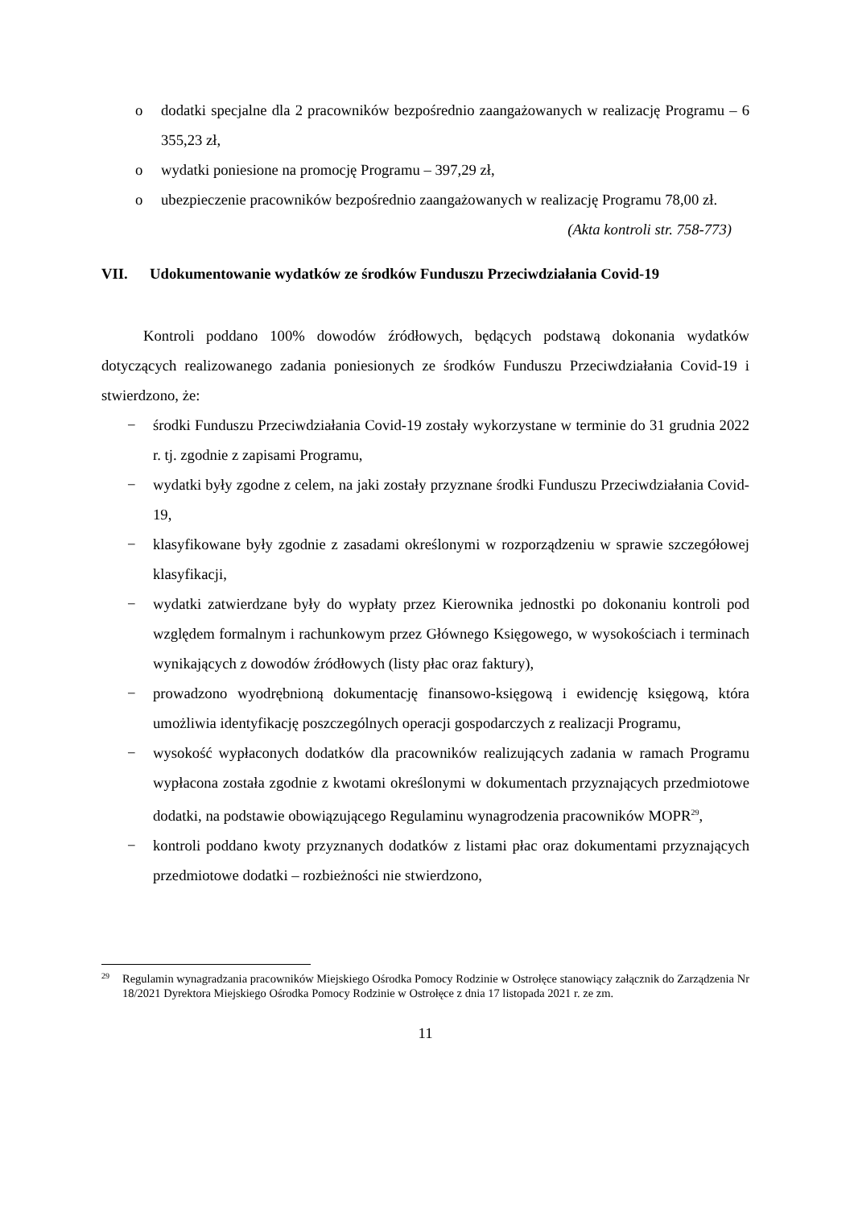o dodatki specjalne dla 2 pracowników bezpośrednio zaangażowanych w realizację Programu – 6 355,23 zł,
o wydatki poniesione na promocję Programu – 397,29 zł,
o ubezpieczenie pracowników bezpośrednio zaangażowanych w realizację Programu 78,00 zł.
(Akta kontroli str. 758-773)
VII. Udokumentowanie wydatków ze środków Funduszu Przeciwdziałania Covid-19
Kontroli poddano 100% dowodów źródłowych, będących podstawą dokonania wydatków dotyczących realizowanego zadania poniesionych ze środków Funduszu Przeciwdziałania Covid-19 i stwierdzono, że:
− środki Funduszu Przeciwdziałania Covid-19 zostały wykorzystane w terminie do 31 grudnia 2022 r. tj. zgodnie z zapisami Programu,
− wydatki były zgodne z celem, na jaki zostały przyznane środki Funduszu Przeciwdziałania Covid-19,
− klasyfikowane były zgodnie z zasadami określonymi w rozporządzeniu w sprawie szczegółowej klasyfikacji,
− wydatki zatwierdzane były do wypłaty przez Kierownika jednostki po dokonaniu kontroli pod względem formalnym i rachunkowym przez Głównego Księgowego, w wysokościach i terminach wynikających z dowodów źródłowych (listy płac oraz faktury),
− prowadzono wyodrębnioną dokumentację finansowo-księgową i ewidencję księgową, która umożliwia identyfikację poszczególnych operacji gospodarczych z realizacji Programu,
− wysokość wypłaconych dodatków dla pracowników realizujących zadania w ramach Programu wypłacona została zgodnie z kwotami określonymi w dokumentach przyznających przedmiotowe dodatki, na podstawie obowiązującego Regulaminu wynagrodzenia pracowników MOPR<sup>29</sup>,
− kontroli poddano kwoty przyznanych dodatków z listami płac oraz dokumentami przyznających przedmiotowe dodatki – rozbieżności nie stwierdzono,
29 Regulamin wynagradzania pracowników Miejskiego Ośrodka Pomocy Rodzinie w Ostrołęce stanowiący załącznik do Zarządzenia Nr 18/2021 Dyrektora Miejskiego Ośrodka Pomocy Rodzinie w Ostrołęce z dnia 17 listopada 2021 r. ze zm.
11